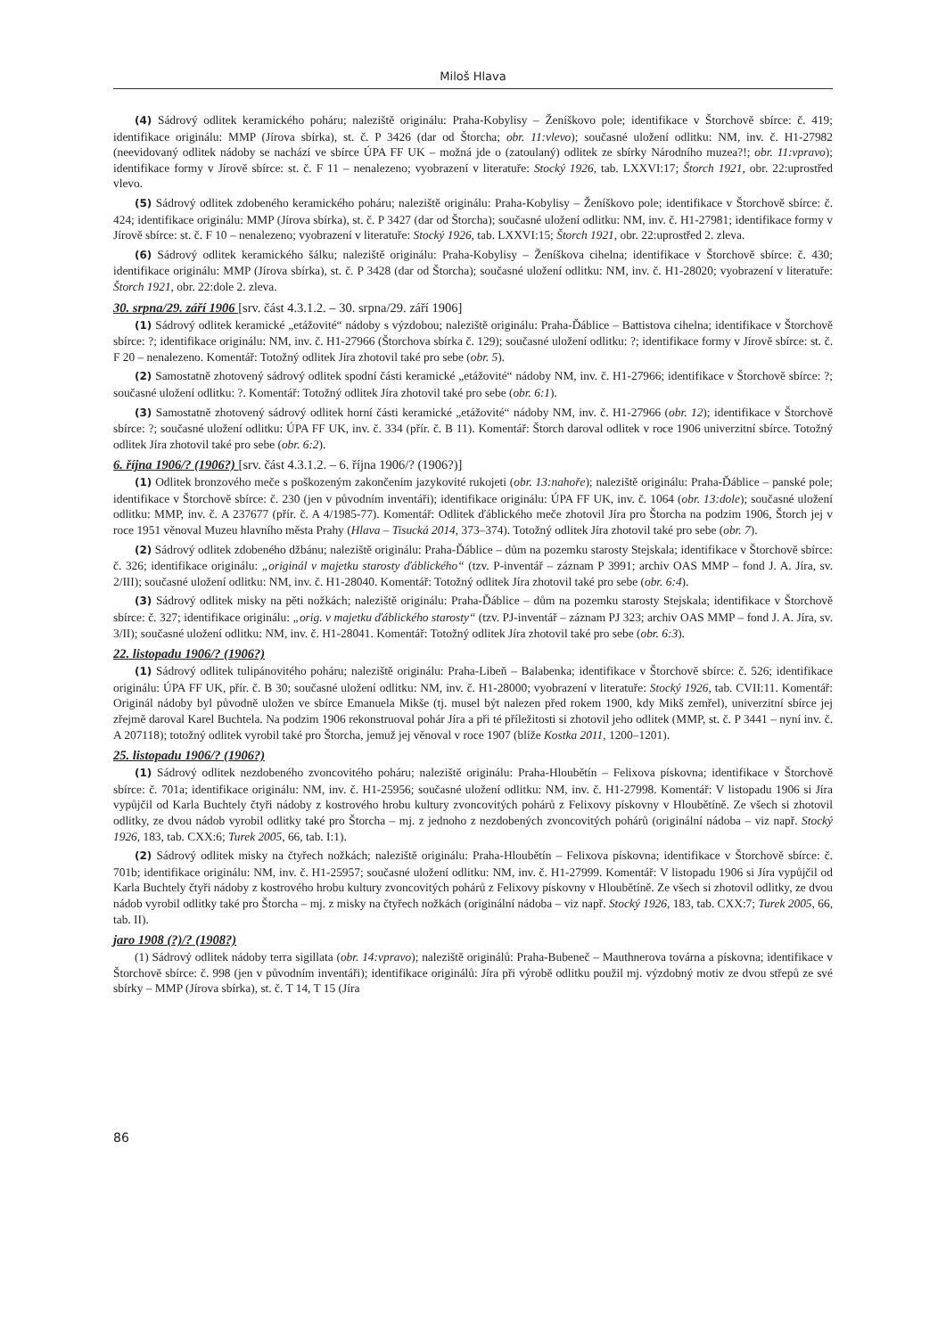Miloš Hlava
(4) Sádrový odlitek keramického poháru; naleziště originálu: Praha-Kobylisy – Ženíškovo pole; identifikace v Štorchově sbírce: č. 419; identifikace originálu: MMP (Jírova sbírka), st. č. P 3426 (dar od Štorcha; obr. 11:vlevo); současné uložení odlitku: NM, inv. č. H1-27982 (neevidovaný odlitek nádoby se nachází ve sbírce ÚPA FF UK – možná jde o (zatoulaný) odlitek ze sbírky Národního muzea?!; obr. 11:vpravo); identifikace formy v Jírově sbírce: st. č. F 11 – nenalezeno; vyobrazení v literatuře: Stocký 1926, tab. LXXVI:17; Štorch 1921, obr. 22:uprostřed vlevo.
(5) Sádrový odlitek zdobeného keramického poháru; naleziště originálu: Praha-Kobylisy – Ženíškovo pole; identifikace v Štorchově sbírce: č. 424; identifikace originálu: MMP (Jírova sbírka), st. č. P 3427 (dar od Štorcha); současné uložení odlitku: NM, inv. č. H1-27981; identifikace formy v Jírově sbírce: st. č. F 10 – nenalezeno; vyobrazení v literatuře: Stocký 1926, tab. LXXVI:15; Štorch 1921, obr. 22:uprostřed 2. zleva.
(6) Sádrový odlitek keramického šálku; naleziště originálu: Praha-Kobylisy – Ženíškova cihelna; identifikace v Štorchově sbírce: č. 430; identifikace originálu: MMP (Jírova sbírka), st. č. P 3428 (dar od Štorcha); současné uložení odlitku: NM, inv. č. H1-28020; vyobrazení v literatuře: Štorch 1921, obr. 22:dole 2. zleva.
30. srpna/29. září 1906 [srv. část 4.3.1.2. – 30. srpna/29. září 1906]
(1) Sádrový odlitek keramické „etážovité“ nádoby s výzdobou; naleziště originálu: Praha-Ďáblice – Battistova cihelna; identifikace v Štorchově sbírce: ?; identifikace originálu: NM, inv. č. H1-27966 (Štorchova sbírka č. 129); současné uložení odlitku: ?; identifikace formy v Jírově sbírce: st. č. F 20 – nenalezeno. Komentář: Totožný odlitek Jíra zhotovil také pro sebe (obr. 5).
(2) Samostatně zhotovený sádrový odlitek spodní části keramické „etážovité“ nádoby NM, inv. č. H1-27966; identifikace v Štorchově sbírce: ?; současné uložení odlitku: ?. Komentář: Totožný odlitek Jíra zhotovil také pro sebe (obr. 6:1).
(3) Samostatně zhotovený sádrový odlitek horní části keramické „etážovité“ nádoby NM, inv. č. H1-27966 (obr. 12); identifikace v Štorchově sbírce: ?; současné uložení odlitku: ÚPA FF UK, inv. č. 334 (přír. č. B 11). Komentář: Štorch daroval odlitek v roce 1906 univerzitní sbírce. Totožný odlitek Jíra zhotovil také pro sebe (obr. 6:2).
6. října 1906/? (1906?) [srv. část 4.3.1.2. – 6. října 1906/? (1906?)]
(1) Odlitek bronzového meče s poškozeným zakončením jazykovité rukojeti (obr. 13:nahoře); naleziště originálu: Praha-Ďáblice – panské pole; identifikace v Štorchově sbírce: č. 230 (jen v původním inventáři); identifikace originálu: ÚPA FF UK, inv. č. 1064 (obr. 13:dole); současné uložení odlitku: MMP, inv. č. A 237677 (přír. č. A 4/1985-77). Komentář: Odlitek ďáblického meče zhotovil Jíra pro Štorcha na podzim 1906, Štorch jej v roce 1951 věnoval Muzeu hlavního města Prahy (Hlava – Tisucká 2014, 373–374). Totožný odlitek Jíra zhotovil také pro sebe (obr. 7).
(2) Sádrový odlitek zdobeného džbánu; naleziště originálu: Praha-Ďáblice – dům na pozemku starosty Stejskala; identifikace v Štorchově sbírce: č. 326; identifikace originálu: „originál v majetku starosty ďáblického“ (tzv. P-inventář – záznam P 3991; archiv OAS MMP – fond J. A. Jíra, sv. 2/III); současné uložení odlitku: NM, inv. č. H1-28040. Komentář: Totožný odlitek Jíra zhotovil také pro sebe (obr. 6:4).
(3) Sádrový odlitek misky na pěti nožkách; naleziště originálu: Praha-Ďáblice – dům na pozemku starosty Stejskala; identifikace v Štorchově sbírce: č. 327; identifikace originálu: „orig. v majetku ďáblického starosty“ (tzv. PJ-inventář – záznam PJ 323; archiv OAS MMP – fond J. A. Jíra, sv. 3/II); současné uložení odlitku: NM, inv. č. H1-28041. Komentář: Totožný odlitek Jíra zhotovil také pro sebe (obr. 6:3).
22. listopadu 1906/? (1906?)
(1) Sádrový odlitek tulipánovitého poháru; naleziště originálu: Praha-Libeň – Balabenka; identifikace v Štorchově sbírce: č. 526; identifikace originálu: ÚPA FF UK, přír. č. B 30; současné uložení odlitku: NM, inv. č. H1-28000; vyobrazení v literatuře: Stocký 1926, tab. CVII:11. Komentář: Originál nádoby byl původně uložen ve sbírce Emanuela Mikše (tj. musel být nalezen před rokem 1900, kdy Mikš zemřel), univerzitní sbírce jej zřejmě daroval Karel Buchtela. Na podzim 1906 rekonstruoval pohár Jíra a při té příležitosti si zhotovil jeho odlitek (MMP, st. č. P 3441 – nyní inv. č. A 207118); totožný odlitek vyrobil také pro Štorcha, jemuž jej věnoval v roce 1907 (blíže Kostka 2011, 1200–1201).
25. listopadu 1906/? (1906?)
(1) Sádrový odlitek nezdobeného zvoncovitého poháru; naleziště originálu: Praha-Hloubětín – Felixova pískovna; identifikace v Štorchově sbírce: č. 701a; identifikace originálu: NM, inv. č. H1-25956; současné uložení odlitku: NM, inv. č. H1-27998. Komentář: V listopadu 1906 si Jíra vypůjčil od Karla Buchtely čtyři nádoby z kostrového hrobu kultury zvoncovitých pohárů z Felixovy pískovny v Hloubětíně. Ze všech si zhotovil odlitky, ze dvou nádob vyrobil odlitky také pro Štorcha – mj. z jednoho z nezdobených zvoncovitých pohárů (originální nádoba – viz např. Stocký 1926, 183, tab. CXX:6; Turek 2005, 66, tab. I:1).
(2) Sádrový odlitek misky na čtyřech nožkách; naleziště originálu: Praha-Hloubětín – Felixova pískovna; identifikace v Štorchově sbírce: č. 701b; identifikace originálu: NM, inv. č. H1-25957; současné uložení odlitku: NM, inv. č. H1-27999. Komentář: V listopadu 1906 si Jíra vypůjčil od Karla Buchtely čtyři nádoby z kostrového hrobu kultury zvoncovitých pohárů z Felixovy pískovny v Hloubětíně. Ze všech si zhotovil odlitky, ze dvou nádob vyrobil odlitky také pro Štorcha – mj. z misky na čtyřech nožkách (originální nádoba – viz např. Stocký 1926, 183, tab. CXX:7; Turek 2005, 66, tab. II).
jaro 1908 (?)/? (1908?)
(1) Sádrový odlitek nádoby terra sigillata (obr. 14:vpravo); naleziště originálů: Praha-Bubeneč – Mauthnerova továrna a pískovna; identifikace v Štorchově sbírce: č. 998 (jen v původním inventáři); identifikace originálů: Jíra při výrobě odlitku použil mj. výzdobný motiv ze dvou střepů ze své sbírky – MMP (Jírova sbírka), st. č. T 14, T 15 (Jíra
86